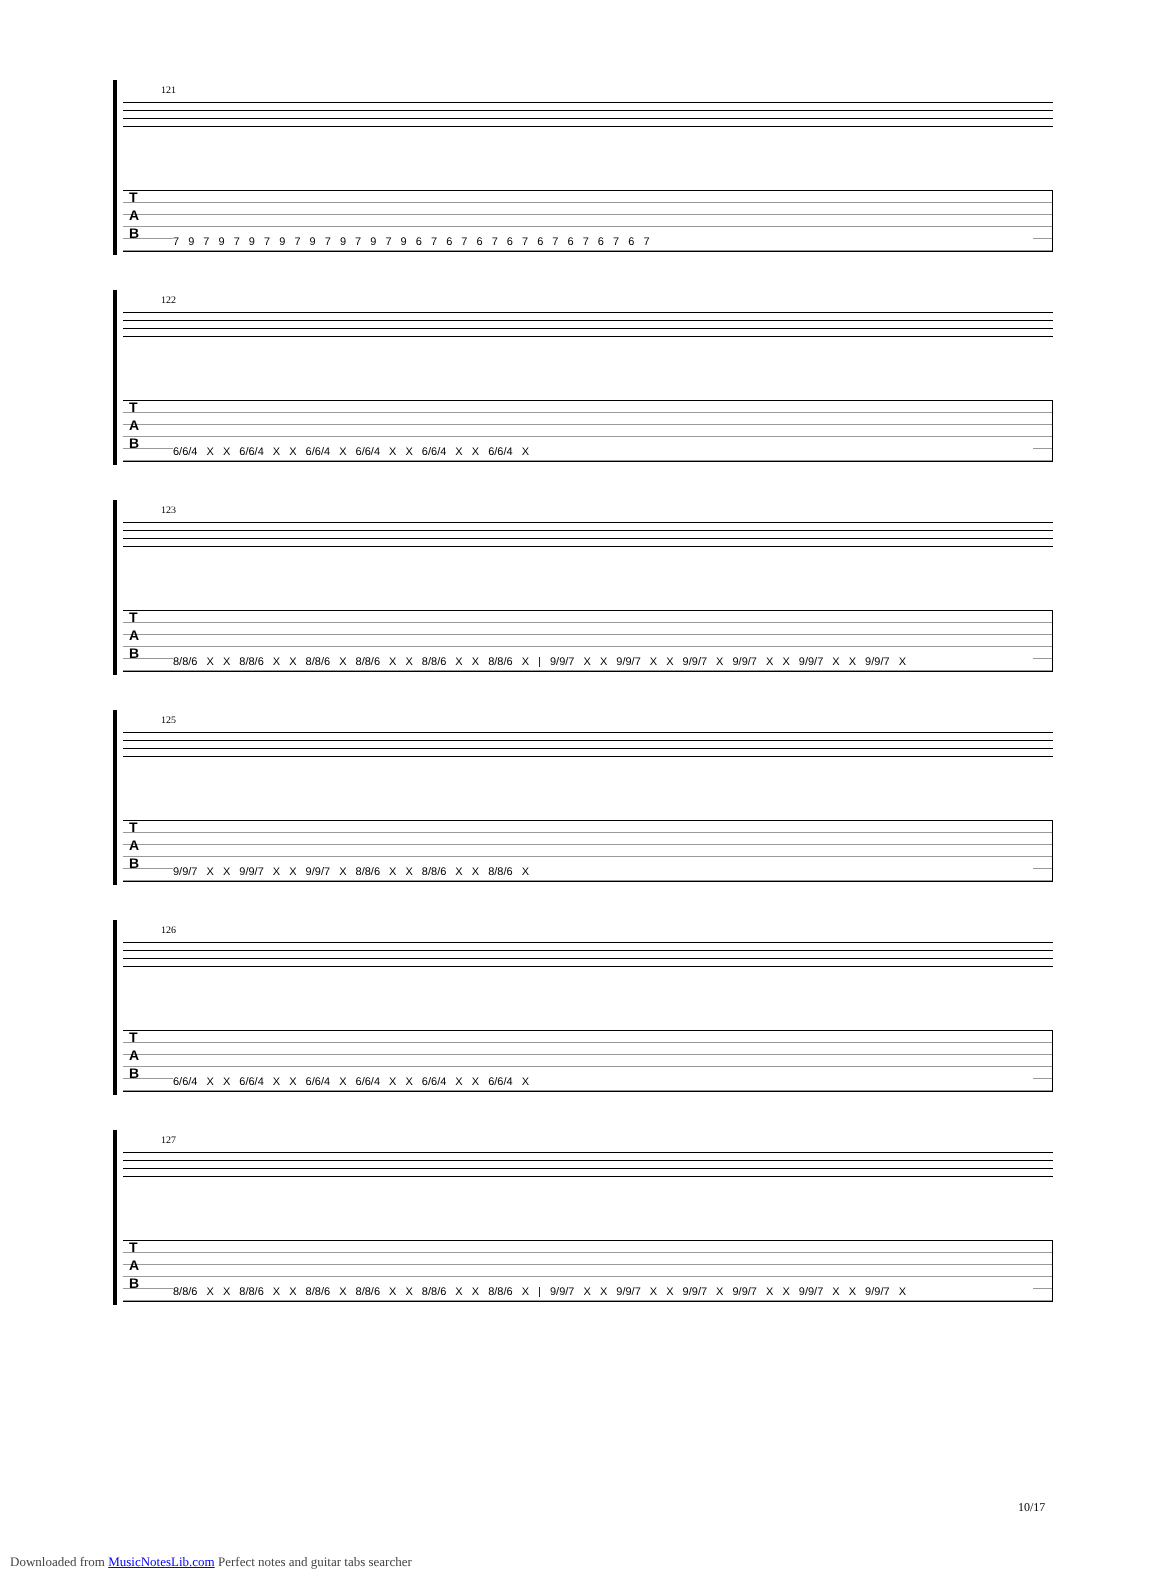121
T
A
B
7 9 7 9 7 9 7 9 7 9 7 9 7 9 7 9 6 7 6 7 6 7 6 7 6 7 6 7 6 7 6 7
122
T
A
B
6/6/4 X X 6/6/4 X X 6/6/4 X 6/6/4 X X 6/6/4 X X 6/6/4 X
123
T
A
B
8/8/6 X X 8/8/6 X X 8/8/6 X 8/8/6 X X 8/8/6 X X 8/8/6 X | 9/9/7 X X 9/9/7 X X 9/9/7 X 9/9/7 X X 9/9/7 X X 9/9/7 X
125
T
A
B
9/9/7 X X 9/9/7 X X 9/9/7 X 8/8/6 X X 8/8/6 X X 8/8/6 X
126
T
A
B
6/6/4 X X 6/6/4 X X 6/6/4 X 6/6/4 X X 6/6/4 X X 6/6/4 X
127
T
A
B
8/8/6 X X 8/8/6 X X 8/8/6 X 8/8/6 X X 8/8/6 X X 8/8/6 X | 9/9/7 X X 9/9/7 X X 9/9/7 X 9/9/7 X X 9/9/7 X X 9/9/7 X
10/17
Downloaded from MusicNotesLib.com Perfect notes and guitar tabs searcher